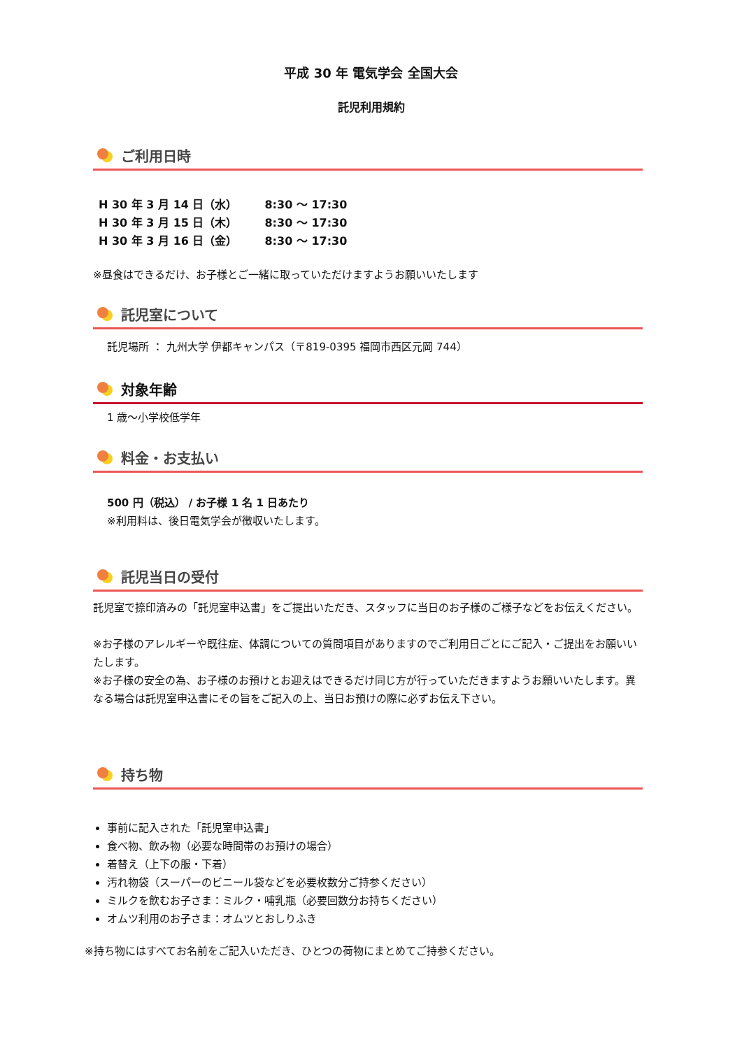平成 30 年 電気学会 全国大会
託児利用規約
ご利用日時
H 30 年 3 月 14 日（水） 8:30 ～ 17:30
H 30 年 3 月 15 日（木） 8:30 ～ 17:30
H 30 年 3 月 16 日（金） 8:30 ～ 17:30
※昼食はできるだけ、お子様とご一緒に取っていただけますようお願いいたします
託児室について
託児場所 ： 九州大学 伊都キャンパス（〒819-0395 福岡市西区元岡 744）
対象年齢
1 歳～小学校低学年
料金・お支払い
500 円（税込） / お子様 1 名 1 日あたり
※利用料は、後日電気学会が徴収いたします。
託児当日の受付
託児室で捺印済みの「託児室申込書」をご提出いただき、スタッフに当日のお子様のご様子などをお伝えください。
※お子様のアレルギーや既往症、体調についての質問項目がありますのでご利用日ごとにご記入・ご提出をお願いいたします。
※お子様の安全の為、お子様のお預けとお迎えはできるだけ同じ方が行っていただきますようお願いいたします。異なる場合は託児室申込書にその旨をご記入の上、当日お預けの際に必ずお伝え下さい。
持ち物
事前に記入された「託児室申込書」
食べ物、飲み物（必要な時間帯のお預けの場合）
着替え（上下の服・下着）
汚れ物袋（スーパーのビニール袋などを必要枚数分ご持参ください）
ミルクを飲むお子さま：ミルク・哺乳瓶（必要回数分お持ちください）
オムツ利用のお子さま：オムツとおしりふき
※持ち物にはすべてお名前をご記入いただき、ひとつの荷物にまとめてご持参ください。